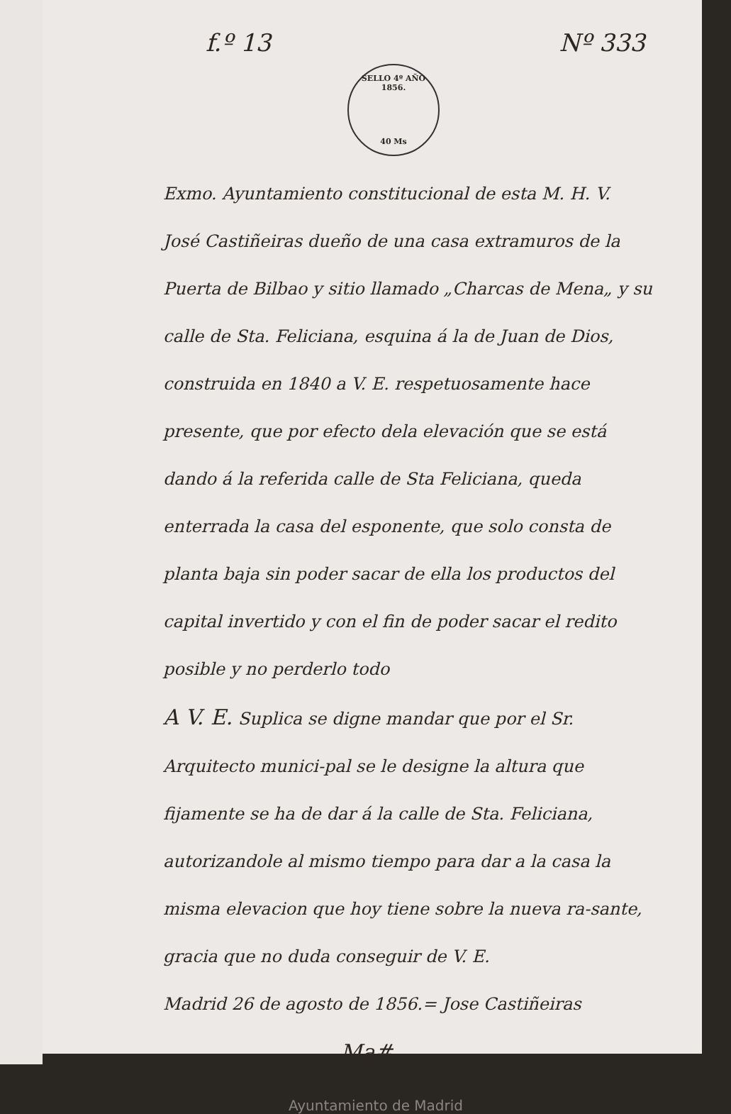f.º 13 Nº 333
SELLO 4º AÑO 1856.
40 Ms
Exmo. Ayuntamiento constitucional de esta M. H. V.
José Castiñeiras dueño de una casa extramuros de la Puerta de Bilbao y sitio llamado „Charcas de Mena„ y su calle de Sta. Feliciana, esquina á la de Juan de Dios, construida en 1840 a V. E. respetuosamente hace presente, que por efecto dela elevación que se está dando á la referida calle de Sta Feliciana, queda enterrada la casa del esponente, que solo consta de planta baja sin poder sacar de ella los productos del capital invertido y con el fin de poder sacar el redito posible y no perderlo todo
A V. E. Suplica se digne mandar que por el Sr. Arquitecto munici-pal se le designe la altura que fijamente se ha de dar á la calle de Sta. Feliciana, autorizandole al mismo tiempo para dar a la casa la misma elevacion que hoy tiene sobre la nueva ra-sante, gracia que no duda conseguir de V. E.
Madrid 26 de agosto de 1856.= Jose Castiñeiras
Ma#
Ayuntamiento de Madrid